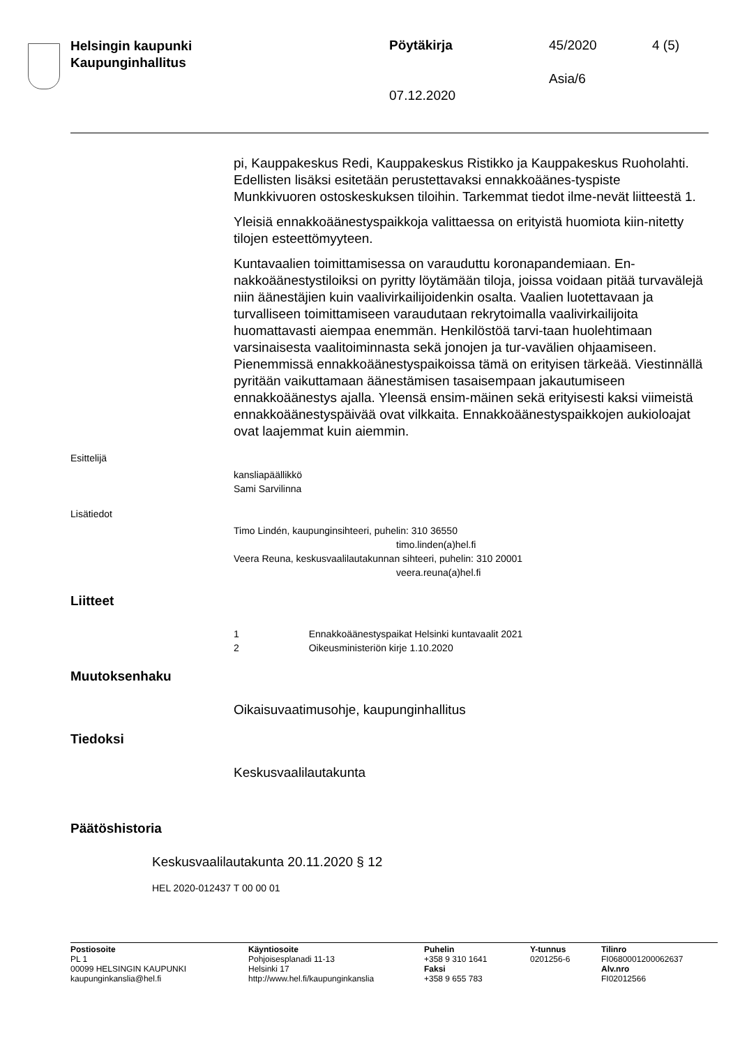Helsingin kaupunki
Kaupunginhallitus
Pöytäkirja 45/2020 4 (5)
Asia/6
07.12.2020
pi, Kauppakeskus Redi, Kauppakeskus Ristikko ja Kauppakeskus Ruoholahti. Edellisten lisäksi esitetään perustettavaksi ennakkoäänes-tyspiste Munkkivuoren ostoskeskuksen tiloihin. Tarkemmat tiedot ilme-nevät liitteestä 1.
Yleisiä ennakkoäänestyspaikkoja valittaessa on erityistä huomiota kiin-nitetty tilojen esteettömyyteen.
Kuntavaalien toimittamisessa on varauduttu koronapandemiaan. En-nakkoäänestystiloiksi on pyritty löytämään tiloja, joissa voidaan pitää turvavälejä niin äänestäjien kuin vaalivirkailijoidenkin osalta. Vaalien luotettavaan ja turvalliseen toimittamiseen varaudutaan rekrytoimalla vaalivirkailijoita huomattavasti aiempaa enemmän. Henkilöstöä tarvi-taan huolehtimaan varsinaisesta vaalitoiminnasta sekä jonojen ja tur-vavälien ohjaamiseen. Pienemmissä ennakkoäänestyspaikoissa tämä on erityisen tärkeää. Viestinnällä pyritään vaikuttamaan äänestämisen tasaisempaan jakautumiseen ennakkoäänestys ajalla. Yleensä ensim-mäinen sekä erityisesti kaksi viimeistä ennakkoäänestyspäivää ovat vilkkaita. Ennakkoäänestyspaikkojen aukioloajat ovat laajemmat kuin aiemmin.
Esittelijä
kansliapäällikkö
Sami Sarvilinna
Lisätiedot
Timo Lindén, kaupunginsihteeri, puhelin: 310 36550
timo.linden(a)hel.fi
Veera Reuna, keskusvaalilautakunnan sihteeri, puhelin: 310 20001
veera.reuna(a)hel.fi
Liitteet
1 Ennakkoäänestyspaikat Helsinki kuntavaalit 2021
2 Oikeusministeriön kirje 1.10.2020
Muutoksenhaku
Oikaisuvaatimusohje, kaupunginhallitus
Tiedoksi
Keskusvaalilautakunta
Päätöshistoria
Keskusvaalilautakunta 20.11.2020 § 12
HEL 2020-012437 T 00 00 01
Postiosoite
PL 1
00099 HELSINGIN KAUPUNKI
kaupunginkanslia@hel.fi
Käyntiosoite
Pohjoisesplanadi 11-13
Helsinki 17
http://www.hel.fi/kaupunginkanslia
Puhelin
+358 9 310 1641
Faksi
+358 9 655 783
Y-tunnus
0201256-6
Tilinro
FI0680001200062637
Alv.nro
FI02012566